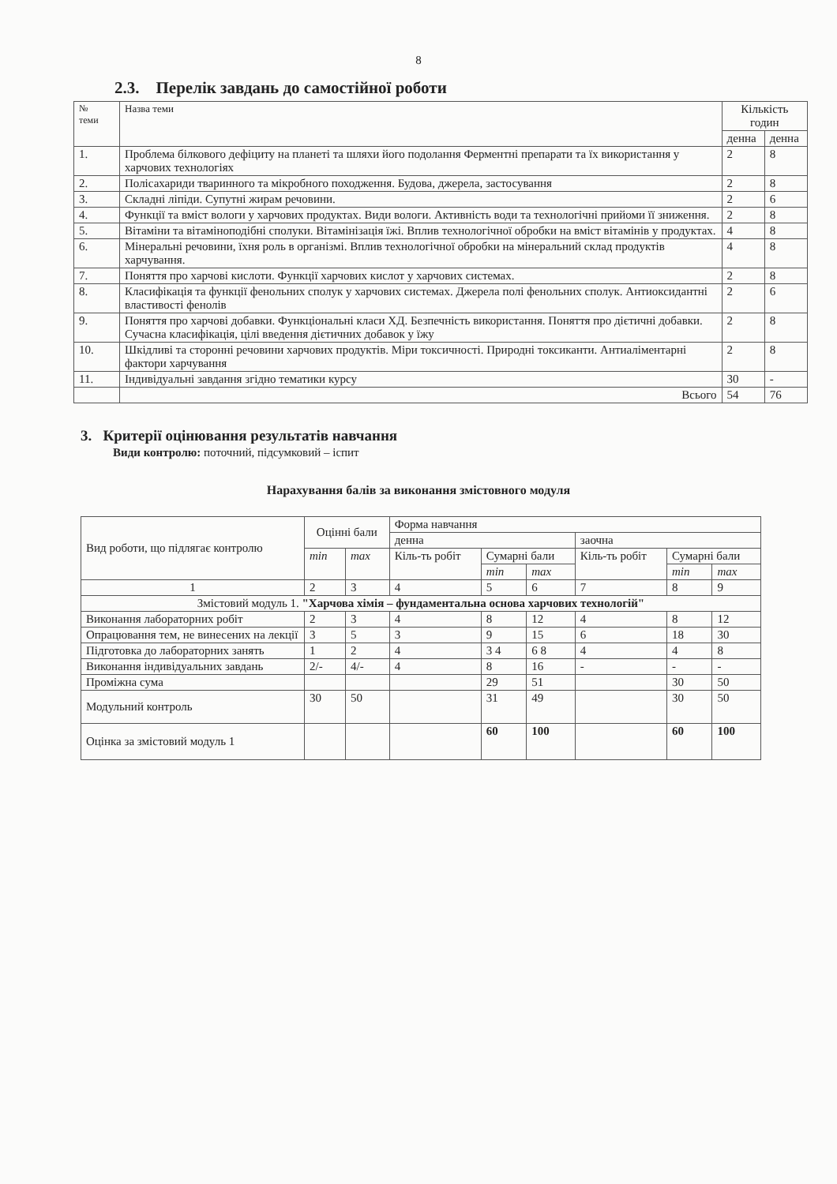8
2.3. Перелік завдань до самостійної роботи
| № теми | Назва теми | Кількість годин | |
| --- | --- | --- | --- |
| | | денна | денна |
| 1. | Проблема білкового дефіциту на планеті та шляхи його подолання Ферментні препарати та їх використання у харчових технологіях | 2 | 8 |
| 2. | Полісахариди тваринного та мікробного походження. Будова, джерела, застосування | 2 | 8 |
| 3. | Складні ліпіди. Супутні жирам речовини. | 2 | 6 |
| 4. | Функції та вміст вологи у харчових продуктах. Види вологи. Активність води та технологічні прийоми її зниження. | 2 | 8 |
| 5. | Вітаміни та вітаміноподібні сполуки. Вітамінізація їжі. Вплив технологічної обробки на вміст вітамінів у продуктах. | 4 | 8 |
| 6. | Мінеральні речовини, їхня роль в організмі. Вплив технологічної обробки на мінеральний склад продуктів харчування. | 4 | 8 |
| 7. | Поняття про харчові кислоти. Функції харчових кислот у харчових системах. | 2 | 8 |
| 8. | Класифікація та функції фенольних сполук у харчових системах. Джерела полі фенольних сполук. Антиоксидантні властивості фенолів | 2 | 6 |
| 9. | Поняття про харчові добавки. Функціональні класи ХД. Безпечність використання. Поняття про дієтичні добавки. Сучасна класифікація, цілі введення дієтичних добавок у їжу | 2 | 8 |
| 10. | Шкідливі та сторонні речовини харчових продуктів. Міри токсичності. Природні токсиканти. Антиаліментарні фактори харчування | 2 | 8 |
| 11. | Індивідуальні завдання згідно тематики курсу | 30 | - |
| | Всього | 54 | 76 |
3. Критерії оцінювання результатів навчання
Види контролю: поточний, підсумковий – іспит
Нарахування балів за виконання змістовного модуля
| Вид роботи, що підлягає контролю | Оцінні бали | | Форма навчання | | | | | |
| | | | денна | | | заочна | | |
| | min | max | Кіль-ть робіт | Сумарні бали | | Кіль-ть робіт | Сумарні бали | |
| | | | | min | max | | min | max |
| 1 | 2 | 3 | 4 | 5 | 6 | 7 | 8 | 9 |
| Змістовий модуль 1. "Харчова хімія – фундаментальна основа харчових технологій" | | | | | | | | |
| Виконання лабораторних робіт | 2 | 3 | 4 | 8 | 12 | 4 | 8 | 12 |
| Опрацювання тем, не винесених на лекції | 3 | 5 | 3 | 9 | 15 | 6 | 18 | 30 |
| Підготовка до лабораторних занять | 1 | 2 | 4 | 3 4 | 6 8 | 4 | 4 | 8 |
| Виконання індивідуальних завдань | 2/- | 4/- | 4 | 8 | 16 | - | - | - |
| Проміжна сума | | | | 29 | 51 | | 30 | 50 |
| Модульний контроль | 30 | 50 | | 31 | 49 | | 30 | 50 |
| Оцінка за змістовий модуль 1 | | | | 60 | 100 | | 60 | 100 |